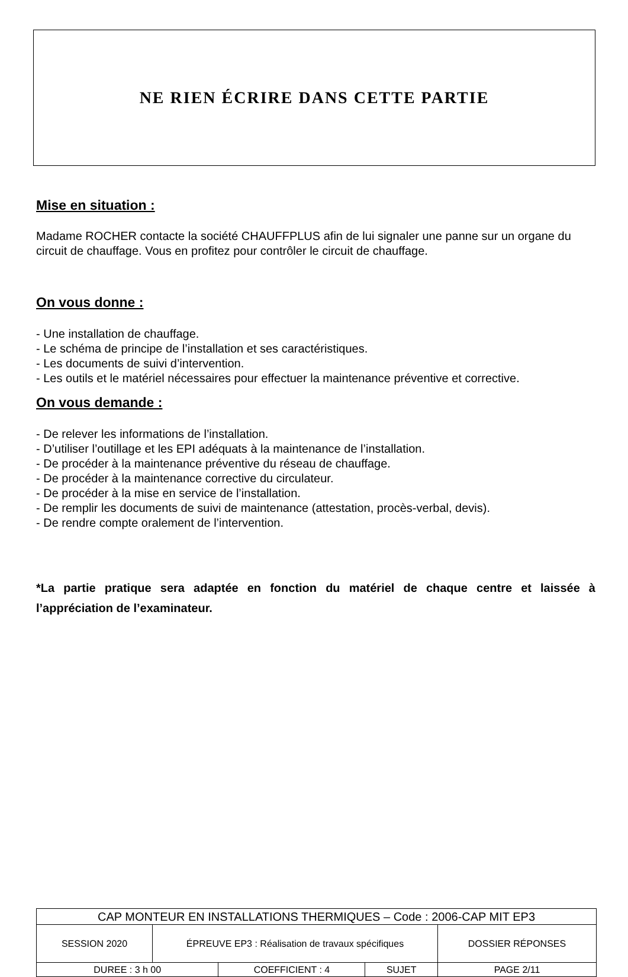NE RIEN ÉCRIRE DANS CETTE PARTIE
Mise en situation :
Madame ROCHER contacte la société CHAUFFPLUS afin de lui signaler une panne sur un organe du circuit de chauffage. Vous en profitez pour contrôler le circuit de chauffage.
On vous donne :
- Une installation de chauffage.
- Le schéma de principe de l’installation et ses caractéristiques.
- Les documents de suivi d’intervention.
- Les outils et le matériel nécessaires pour effectuer la maintenance préventive et corrective.
On vous demande :
- De relever les informations de l’installation.
- D’utiliser l’outillage et les EPI adéquats à la maintenance de l’installation.
- De procéder à la maintenance préventive du réseau de chauffage.
- De procéder à la maintenance corrective du circulateur.
- De procéder à la mise en service de l’installation.
- De remplir les documents de suivi de maintenance (attestation, procès-verbal, devis).
- De rendre compte oralement de l’intervention.
*La partie pratique sera adaptée en fonction du matériel de chaque centre et laissée à l’appréciation de l’examinateur.
| CAP MONTEUR EN INSTALLATIONS THERMIQUES – Code : 2006-CAP MIT EP3 | | | | |
| SESSION 2020 | ÉPREUVE EP3 : Réalisation de travaux spécifiques | | | DOSSIER RÉPONSES |
| DUREE : 3 h 00 | | COEFFICIENT : 4 | SUJET | PAGE 2/11 |